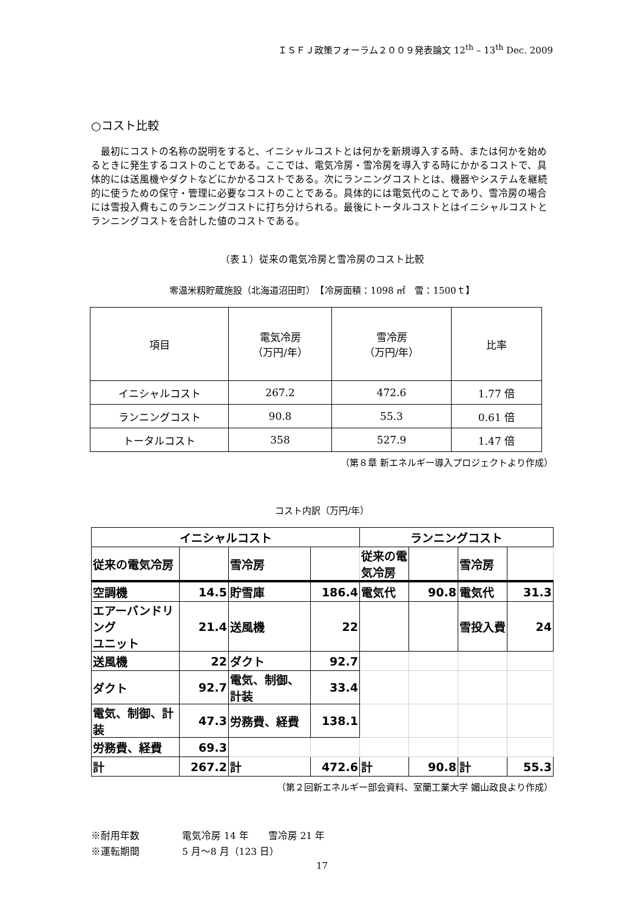ＩＳＦＪ政策フォーラム２００９発表論文 12<sup>th</sup> – 13<sup>th</sup> Dec. 2009
○コスト比較
最初にコストの名称の説明をすると、イニシャルコストとは何かを新規導入する時、または何かを始めるときに発生するコストのことである。ここでは、電気冷房・雪冷房を導入する時にかかるコストで、具体的には送風機やダクトなどにかかるコストである。次にランニングコストとは、機器やシステムを継続的に使うための保守・管理に必要なコストのことである。具体的には電気代のことであり、雪冷房の場合には雪投入費もこのランニングコストに打ち分けられる。最後にトータルコストとはイニシャルコストとランニングコストを合計した値のコストである。
（表１）従来の電気冷房と雪冷房のコスト比較
零温米籾貯蔵施設（北海道沼田町）　【冷房面積：1098 ㎡　雪：1500ｔ】
| 項目 | 電気冷房 （万円/年） | 雪冷房 （万円/年） | 比率 |
| --- | --- | --- | --- |
| イニシャルコスト | 267.2 | 472.6 | 1.77 倍 |
| ランニングコスト | 90.8 | 55.3 | 0.61 倍 |
| トータルコスト | 358 | 527.9 | 1.47 倍 |
（第８章 新エネルギー導入プロジェクトより作成）
コスト内訳（万円/年）
| イニシャルコスト | | | | ランニングコスト | | | |
| 従来の電気冷房 | | 雪冷房 | | 従来の電気冷房 | | 雪冷房 | |
| 空調機 | 14.5 | 貯雪庫 | 186.4 | 電気代 | 90.8 | 電気代 | 31.3 |
| エアーバンドリング ユニット | 21.4 | 送風機 | 22 | | | 雪投入費 | 24 |
| 送風機 | 22 | ダクト | 92.7 | | | | |
| ダクト | 92.7 | 電気、制御、計装 | 33.4 | | | | |
| 電気、制御、計装 | 47.3 | 労務費、経費 | 138.1 | | | | |
| 労務費、経費 | 69.3 | | | | | | |
| 計 | 267.2 | 計 | 472.6 | 計 | 90.8 | 計 | 55.3 |
（第２回新エネルギー部会資料、室蘭工業大学 媚山政良より作成）
※耐用年数 電気冷房 14 年　　雪冷房 21 年
※運転期間 5 月～8 月（123 日）
17